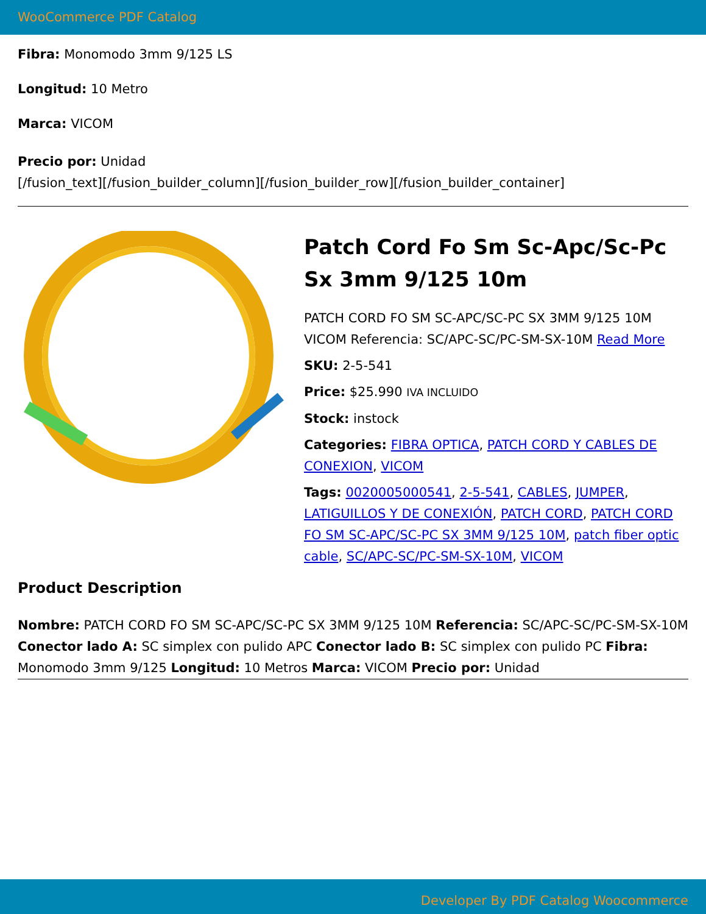WooCommerce PDF Catalog
Fibra: Monomodo 3mm 9/125 LS
Longitud: 10 Metro
Marca: VICOM
Precio por: Unidad
[/fusion_text][/fusion_builder_column][/fusion_builder_row][/fusion_builder_container]
Patch Cord Fo Sm Sc-Apc/Sc-Pc Sx 3mm 9/125 10m
PATCH CORD FO SM SC-APC/SC-PC SX 3MM 9/125 10M VICOM Referencia: SC/APC-SC/PC-SM-SX-10M Read More
SKU: 2-5-541
Price: $25.990 IVA INCLUIDO
Stock: instock
Categories: FIBRA OPTICA, PATCH CORD Y CABLES DE CONEXION, VICOM
Tags: 0020005000541, 2-5-541, CABLES, JUMPER, LATIGUILLOS Y DE CONEXIÓN, PATCH CORD, PATCH CORD FO SM SC-APC/SC-PC SX 3MM 9/125 10M, patch fiber optic cable, SC/APC-SC/PC-SM-SX-10M, VICOM
Product Description
Nombre: PATCH CORD FO SM SC-APC/SC-PC SX 3MM 9/125 10M Referencia: SC/APC-SC/PC-SM-SX-10M Conector lado A: SC simplex con pulido APC Conector lado B: SC simplex con pulido PC Fibra: Monomodo 3mm 9/125 Longitud: 10 Metros Marca: VICOM Precio por: Unidad
Developer By PDF Catalog Woocommerce